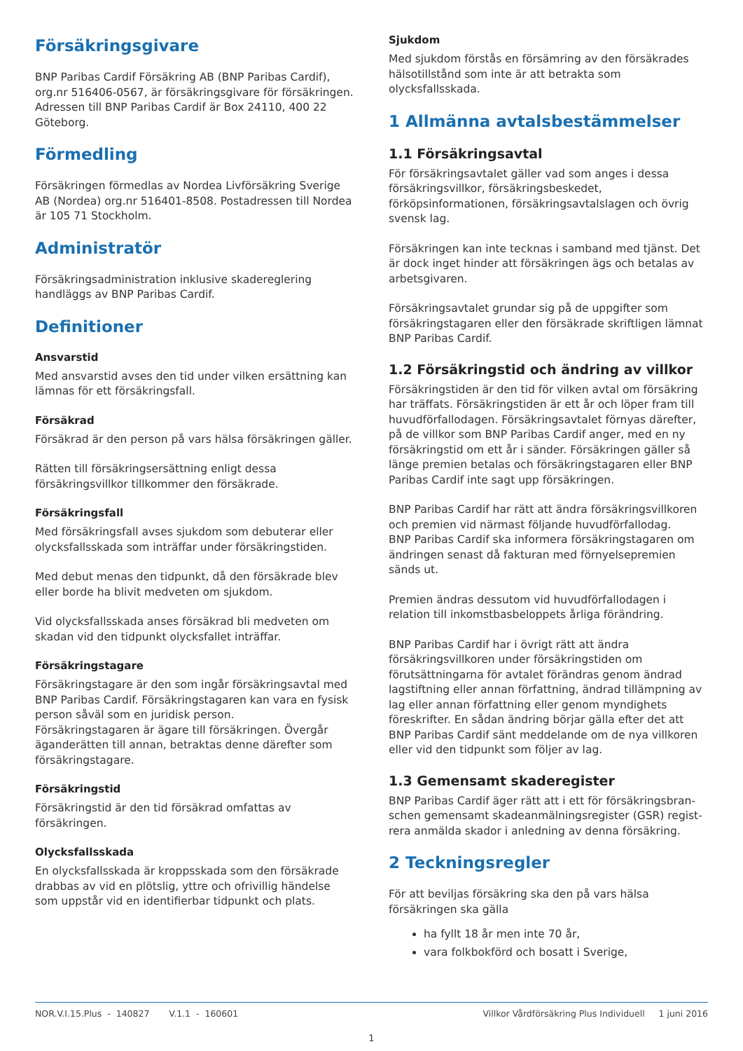Försäkringsgivare
BNP Paribas Cardif Försäkring AB (BNP Paribas Cardif), org.nr 516406-0567, är försäkringsgivare för försäkringen. Adressen till BNP Paribas Cardif är Box 24110, 400 22 Göteborg.
Förmedling
Försäkringen förmedlas av Nordea Livförsäkring Sverige AB (Nordea) org.nr 516401-8508. Postadressen till Nordea är 105 71 Stockholm.
Administratör
Försäkringsadministration inklusive skadereglering handläggs av BNP Paribas Cardif.
Definitioner
Ansvarstid
Med ansvarstid avses den tid under vilken ersättning kan lämnas för ett försäkringsfall.
Försäkrad
Försäkrad är den person på vars hälsa försäkringen gäller.
Rätten till försäkringsersättning enligt dessa försäkringsvillkor tillkommer den försäkrade.
Försäkringsfall
Med försäkringsfall avses sjukdom som debuterar eller olycksfallsskada som inträffar under försäkringstiden.
Med debut menas den tidpunkt, då den försäkrade blev eller borde ha blivit medveten om sjukdom.
Vid olycksfallsskada anses försäkrad bli medveten om skadan vid den tidpunkt olycksfallet inträffar.
Försäkringstagare
Försäkringstagare är den som ingår försäkringsavtal med BNP Paribas Cardif. Försäkringstagaren kan vara en fysisk person såväl som en juridisk person.
Försäkringstagaren är ägare till försäkringen. Övergår äganderätten till annan, betraktas denne därefter som försäkringstagare.
Försäkringstid
Försäkringstid är den tid försäkrad omfattas av försäkringen.
Olycksfallsskada
En olycksfallsskada är kroppsskada som den försäkrade drabbas av vid en plötslig, yttre och ofrivillig händelse som uppstår vid en identifierbar tidpunkt och plats.
Sjukdom
Med sjukdom förstås en försämring av den försäkrades hälsotillstånd som inte är att betrakta som olycksfallsskada.
1 Allmänna avtalsbestämmelser
1.1 Försäkringsavtal
För försäkringsavtalet gäller vad som anges i dessa försäkringsvillkor, försäkringsbeskedet, förköpsinformationen, försäkringsavtalslagen och övrig svensk lag.
Försäkringen kan inte tecknas i samband med tjänst. Det är dock inget hinder att försäkringen ägs och betalas av arbetsgivaren.
Försäkringsavtalet grundar sig på de uppgifter som försäkringstagaren eller den försäkrade skriftligen lämnat BNP Paribas Cardif.
1.2 Försäkringstid och ändring av villkor
Försäkringstiden är den tid för vilken avtal om försäkring har träffats. Försäkringstiden är ett år och löper fram till huvudförfallodagen. Försäkringsavtalet förnyas därefter, på de villkor som BNP Paribas Cardif anger, med en ny försäkringstid om ett år i sänder. Försäkringen gäller så länge premien betalas och försäkringstagaren eller BNP Paribas Cardif inte sagt upp försäkringen.
BNP Paribas Cardif har rätt att ändra försäkringsvillkoren och premien vid närmast följande huvudförfallodag.
BNP Paribas Cardif ska informera försäkringstagaren om ändringen senast då fakturan med förnyelsepremien sänds ut.
Premien ändras dessutom vid huvudförfallodagen i relation till inkomstbasbeloppets årliga förändring.
BNP Paribas Cardif har i övrigt rätt att ändra försäkringsvillkoren under försäkringstiden om förutsättningarna för avtalet förändras genom ändrad lagstiftning eller annan författning, ändrad tillämpning av lag eller annan författning eller genom myndighets föreskrifter. En sådan ändring börjar gälla efter det att BNP Paribas Cardif sänt meddelande om de nya villkoren eller vid den tidpunkt som följer av lag.
1.3 Gemensamt skaderegister
BNP Paribas Cardif äger rätt att i ett för försäkringsbran-schen gemensamt skadeanmälningsregister (GSR) regist-rera anmälda skador i anledning av denna försäkring.
2 Teckningsregler
För att beviljas försäkring ska den på vars hälsa försäkringen ska gälla
ha fyllt 18 år men inte 70 år,
vara folkbokförd och bosatt i Sverige,
NOR.V.I.15.Plus - 140827 V.1.1 - 160601 Villkor Vårdförsäkring Plus Individuell 1 juni 2016
1